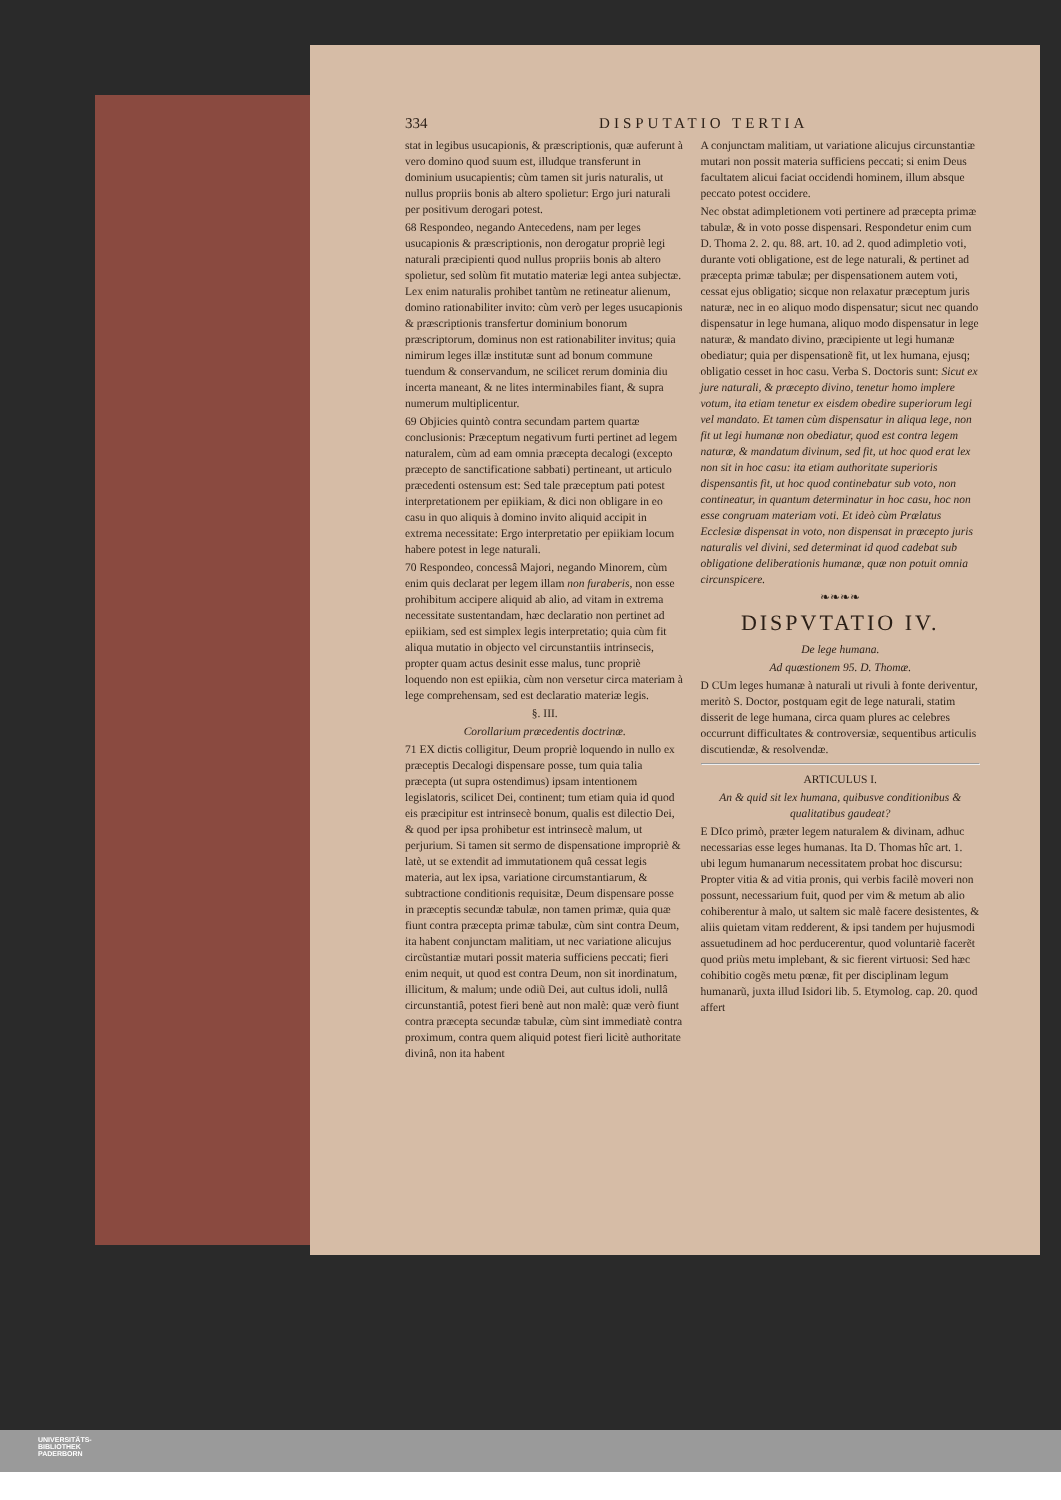334 DISPUTATIO TERTIA
stat in legibus usucapionis, & præscriptionis, quæ auferunt à vero domino quod suum est, illudque transferunt in dominium usucapientis; cùm tamen sit juris naturalis, ut nullus propriis bonis ab altero spolietur: Ergo juri naturali per positivum derogari potest.
68 Respondeo, negando Antecedens, nam per leges usucapionis & præscriptionis, non derogatur propriè legi naturali præcipienti quod nullus propriis bonis ab altero spolietur, sed solùm fit mutatio materiæ legi antea subjectæ. Lex enim naturalis prohibet tantùm ne retineatur alienum, domino rationabiliter invito: cùm verò per leges usucapionis & præscriptionis transfertur dominium bonorum præscriptorum, dominus non est rationabiliter invitus; quia nimirum leges illæ institutæ sunt ad bonum commune tuendum & conservandum, ne scilicet rerum dominia diu incerta maneant, & ne lites interminabiles fiant, & supra numerum multiplicentur.
69 Objicies quintò contra secundam partem quartæ conclusionis: Præceptum negativum furti pertinet ad legem naturalem, cùm ad eam omnia præcepta decalogi (excepto præcepto de sanctificatione sabbati) pertineant, ut articulo præcedenti ostensum est: Sed tale præceptum pati potest interpretationem per epiikiam, & dici non obligare in eo casu in quo aliquis à domino invito aliquid accipit in extrema necessitate: Ergo interpretatio per epiikiam locum habere potest in lege naturali.
70 Respondeo, concessâ Majori, negando Minorem, cùm enim quis declarat per legem illam non furaberis, non esse prohibitum accipere aliquid ab alio, ad vitam in extrema necessitate sustentandam, hæc declaratio non pertinet ad epiikiam, sed est simplex legis interpretatio; quia cùm fit aliqua mutatio in objecto vel circunstantiis intrinsecis, propter quam actus desinit esse malus, tunc propriè loquendo non est epiikia, cùm non versetur circa materiam à lege comprehensam, sed est declaratio materiæ legis.
§. III.
Corollarium præcedentis doctrinæ.
71 EX dictis colligitur, Deum propriè loquendo in nullo ex præceptis Decalogi dispensare posse, tum quia talia præcepta (ut supra ostendimus) ipsam intentionem legislatoris, scilicet Dei, continent; tum etiam quia id quod eis præcipitur est intrinsecè bonum, qualis est dilectio Dei, & quod per ipsa prohibetur est intrinsecè malum, ut perjurium. Si tamen sit sermo de dispensatione impropriè & latè, ut se extendit ad immutationem quâ cessat legis materia, aut lex ipsa, variatione circumstantiarum, & subtractione conditionis requisitæ, Deum dispensare posse in præceptis secundæ tabulæ, non tamen primæ, quia quæ fiunt contra præcepta primæ tabulæ, cùm sint contra Deum, ita habent conjunctam malitiam, ut nec variatione alicujus circũstantiæ mutari possit materia sufficiens peccati; fieri enim nequit, ut quod est contra Deum, non sit inordinatum, illicitum, & malum; unde odiũ Dei, aut cultus idoli, nullâ circunstantiâ, potest fieri benè aut non malè: quæ verò fiunt contra præcepta secundæ tabulæ, cùm sint immediatè contra proximum, contra quem aliquid potest fieri licitè authoritate divinâ, non ita habent
A conjunctam malitiam, ut variatione alicujus circunstantiæ mutari non possit materia sufficiens peccati; si enim Deus facultatem alicui faciat occidendi hominem, illum absque peccato potest occidere.
Nec obstat adimpletionem voti pertinere ad præcepta primæ tabulæ, & in voto posse dispensari. Respondetur enim cum D. Thoma 2. 2. qu. 88. art. 10. ad 2. quod adimpletio voti, durante voti obligatione, est de lege naturali, & pertinet ad præcepta primæ tabulæ; per dispensationem autem voti, cessat ejus obligatio; sicque non relaxatur præceptum juris naturæ, nec in eo aliquo modo dispensatur; sicut nec quando dispensatur in lege humana, aliquo modo dispensatur in lege naturæ, & mandato divino, præcipiente ut legi humanæ obediatur; quia per dispensationẽ fit, ut lex humana, ejusq; obligatio cesset in hoc casu. Verba S. Doctoris sunt: Sicut ex jure naturali, & præcepto divino, tenetur homo implere votum, ita etiam tenetur ex eisdem obedire superiorum legi vel mandato. Et tamen cùm dispensatur in aliqua lege, non fit ut legi humanæ non obediatur, quod est contra legem naturæ, & mandatum divinum, sed fit, ut hoc quod erat lex non sit in hoc casu: ita etiam authoritate superioris dispensantis fit, ut hoc quod continebatur sub voto, non contineatur, in quantum determinatur in hoc casu, hoc non esse congruam materiam voti. Et ideò cùm Prælatus Ecclesiæ dispensat in voto, non dispensat in præcepto juris naturalis vel divini, sed determinat id quod cadebat sub obligatione deliberationis humanæ, quæ non potuit omnia circunspicere.
❧❧❧❧
DISPVTATIO IV.
De lege humana.
Ad quæstionem 95. D. Thomæ.
D CUm leges humanæ à naturali ut rivuli à fonte deriventur, meritò S. Doctor, postquam egit de lege naturali, statim disserit de lege humana, circa quam plures ac celebres occurrunt difficultates & controversiæ, sequentibus articulis discutiendæ, & resolvendæ.
ARTICULUS I.
An & quid sit lex humana, quibusve conditionibus & qualitatibus gaudeat?
E DIco primò, præter legem naturalem & divinam, adhuc necessarias esse leges humanas. Ita D. Thomas hîc art. 1. ubi legum humanarum necessitatem probat hoc discursu: Propter vitia & ad vitia pronis, qui verbis facilè moveri non possunt, necessarium fuit, quod per vim & metum ab alio cohiberentur à malo, ut saltem sic malè facere desistentes, & aliis quietam vitam redderent, & ipsi tandem per hujusmodi assuetudinem ad hoc perducerentur, quod voluntariè facerẽt quod priùs metu implebant, & sic fierent virtuosi: Sed hæc cohibitio cogẽs metu pœnæ, fit per disciplinam legum humanarũ, juxta illud Isidori lib. 5. Etymolog. cap. 20. quod affert
UNIVERSITÄTS-
BIBLIOTHEK
PADERBORN